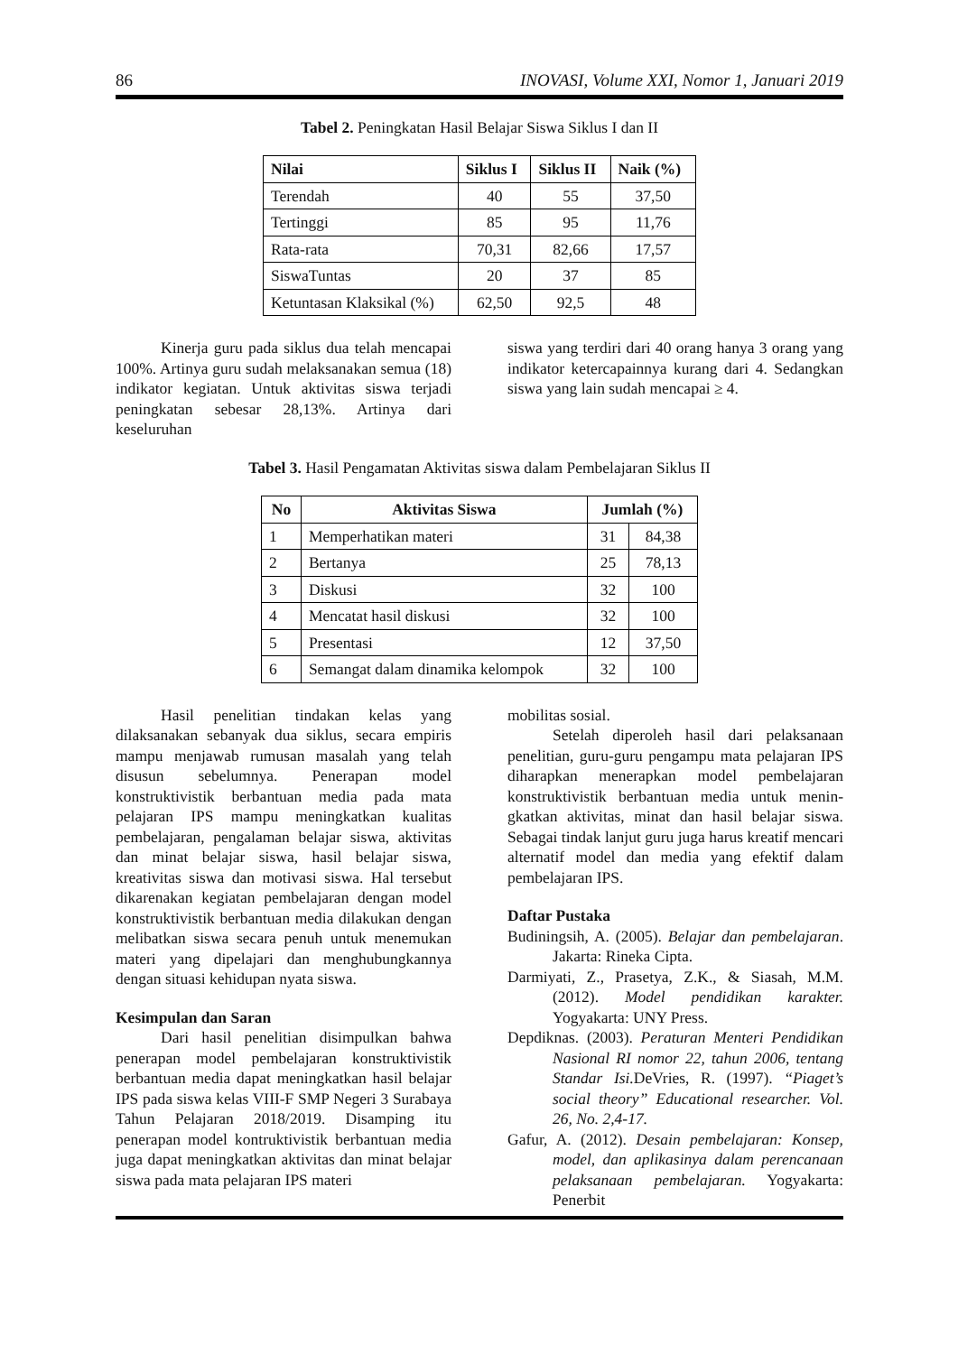86 INOVASI, Volume XXI, Nomor 1, Januari 2019
Tabel 2. Peningkatan Hasil Belajar Siswa Siklus I dan II
| Nilai | Siklus I | Siklus II | Naik (%) |
| --- | --- | --- | --- |
| Terendah | 40 | 55 | 37,50 |
| Tertinggi | 85 | 95 | 11,76 |
| Rata-rata | 70,31 | 82,66 | 17,57 |
| SiswaTuntas | 20 | 37 | 85 |
| Ketuntasan Klaksikal (%) | 62,50 | 92,5 | 48 |
Kinerja guru pada siklus dua telah mencapai 100%. Artinya guru sudah melaksanakan semua (18) indikator kegiatan. Untuk aktivitas siswa terjadi peningkatan sebesar 28,13%. Artinya dari keseluruhan
siswa yang terdiri dari 40 orang hanya 3 orang yang indikator ketercapainnya kurang dari 4. Sedangkan siswa yang lain sudah mencapai ≥ 4.
Tabel 3. Hasil Pengamatan Aktivitas siswa dalam Pembelajaran Siklus II
| No | Aktivitas Siswa | Jumlah (%) | |
| --- | --- | --- | --- |
| 1 | Memperhatikan materi | 31 | 84,38 |
| 2 | Bertanya | 25 | 78,13 |
| 3 | Diskusi | 32 | 100 |
| 4 | Mencatat hasil diskusi | 32 | 100 |
| 5 | Presentasi | 12 | 37,50 |
| 6 | Semangat dalam dinamika kelompok | 32 | 100 |
Hasil penelitian tindakan kelas yang dilaksanakan sebanyak dua siklus, secara empiris mampu menjawab rumusan masalah yang telah disusun sebelumnya. Penerapan model konstruktivistik berbantuan media pada mata pelajaran IPS mampu meningkatkan kualitas pembelajaran, pengalaman belajar siswa, aktivitas dan minat belajar siswa, hasil belajar siswa, kreativitas siswa dan motivasi siswa. Hal tersebut dikarenakan kegiatan pembelajaran dengan model konstruktivistik berbantuan media dilakukan dengan melibatkan siswa secara penuh untuk menemukan materi yang dipelajari dan menghubungkannya dengan situasi kehidupan nyata siswa.
Kesimpulan dan Saran
Dari hasil penelitian disimpulkan bahwa penerapan model pembelajaran konstruktivistik berbantuan media dapat meningkatkan hasil belajar IPS pada siswa kelas VIII-F SMP Negeri 3 Surabaya Tahun Pelajaran 2018/2019. Disamping itu penerapan model kontruktivistik berbantuan media juga dapat meningkatkan aktivitas dan minat belajar siswa pada mata pelajaran IPS materi
mobilitas sosial.
Setelah diperoleh hasil dari pelaksanaan penelitian, guru-guru pengampu mata pelajaran IPS diharapkan menerapkan model pembelajaran konstruktivistik berbantuan media untuk menin- gkatkan aktivitas, minat dan hasil belajar siswa. Sebagai tindak lanjut guru juga harus kreatif mencari alternatif model dan media yang efektif dalam pembelajaran IPS.
Daftar Pustaka
Budiningsih, A. (2005). Belajar dan pembelajaran. Jakarta: Rineka Cipta.
Darmiyati, Z., Prasetya, Z.K., & Siasah, M.M. (2012). Model pendidikan karakter. Yogyakarta: UNY Press.
Depdiknas. (2003). Peraturan Menteri Pendidikan Nasional RI nomor 22, tahun 2006, tentang Standar Isi. DeVries, R. (1997). “Piaget’s social theory” Educational researcher. Vol. 26, No. 2,4-17.
Gafur, A. (2012). Desain pembelajaran: Konsep, model, dan aplikasinya dalam perencanaan pelaksanaan pembelajaran. Yogyakarta: Penerbit